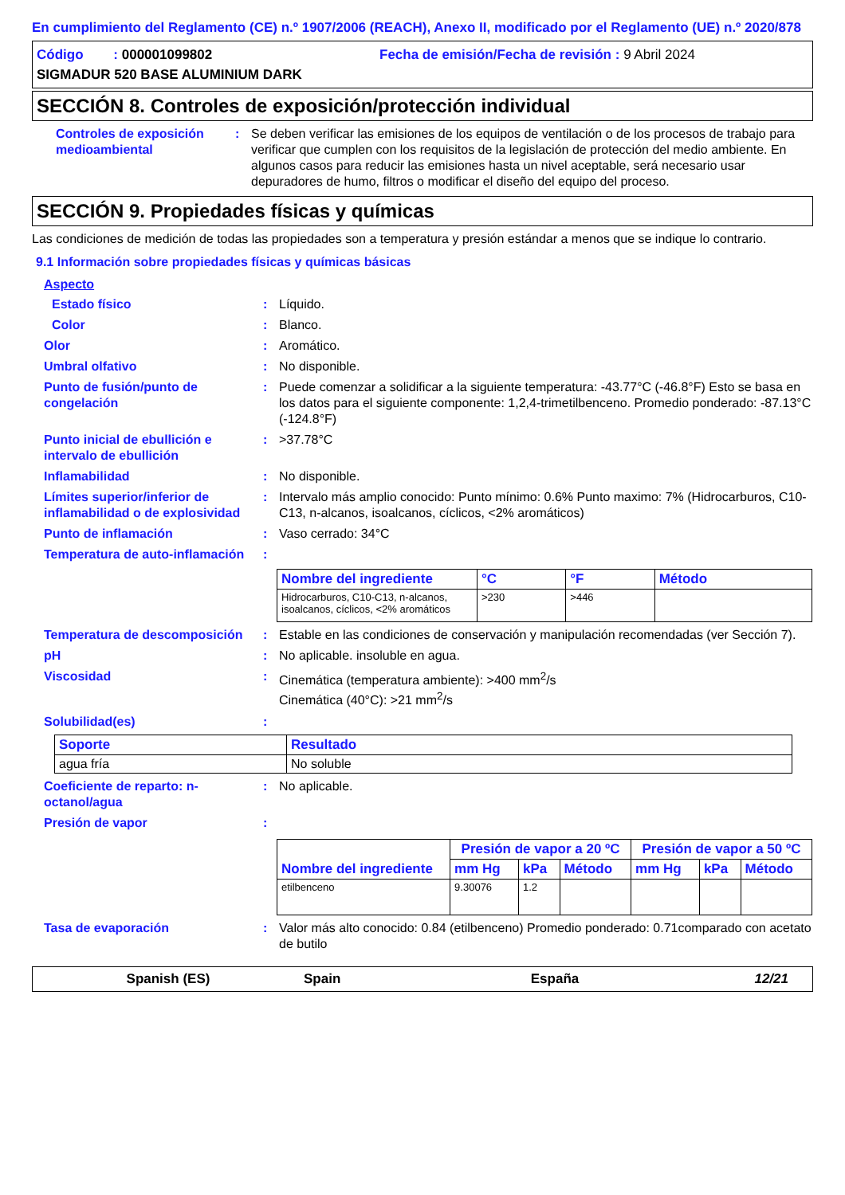En cumplimiento del Reglamento (CE) n.º 1907/2006 (REACH), Anexo II, modificado por el Reglamento (UE) n.º 2020/878
Código : 000001099802 Fecha de emisión/Fecha de revisión : 9 Abril 2024
SIGMADUR 520 BASE ALUMINIUM DARK
SECCIÓN 8. Controles de exposición/protección individual
Controles de exposición medioambiental
: Se deben verificar las emisiones de los equipos de ventilación o de los procesos de trabajo para verificar que cumplen con los requisitos de la legislación de protección del medio ambiente. En algunos casos para reducir las emisiones hasta un nivel aceptable, será necesario usar depuradores de humo, filtros o modificar el diseño del equipo del proceso.
SECCIÓN 9. Propiedades físicas y químicas
Las condiciones de medición de todas las propiedades son a temperatura y presión estándar a menos que se indique lo contrario.
9.1 Información sobre propiedades físicas y químicas básicas
Aspecto
Estado físico : Líquido.
Color : Blanco.
Olor : Aromático.
Umbral olfativo : No disponible.
Punto de fusión/punto de congelación
: Puede comenzar a solidificar a la siguiente temperatura: -43.77°C (-46.8°F) Esto se basa en los datos para el siguiente componente: 1,2,4-trimetilbenceno. Promedio ponderado: -87.13°C (-124.8°F)
Punto inicial de ebullición e intervalo de ebullición
: >37.78°C
Inflamabilidad : No disponible.
Límites superior/inferior de inflamabilidad o de explosividad
: Intervalo más amplio conocido: Punto mínimo: 0.6% Punto maximo: 7% (Hidrocarburos, C10-C13, n-alcanos, isoalcanos, cíclicos, <2% aromáticos)
Punto de inflamación : Vaso cerrado: 34°C
Temperatura de auto-inflamación
:
| Nombre del ingrediente | °C | °F | Método |
| --- | --- | --- | --- |
| Hidrocarburos, C10-C13, n-alcanos, isoalcanos, cíclicos, <2% aromáticos | >230 | >446 | |
Temperatura de descomposición
: Estable en las condiciones de conservación y manipulación recomendadas (ver Sección 7).
pH : No aplicable. insoluble en agua.
Viscosidad : Cinemática (temperatura ambiente): >400 mm<sup>2</sup>/s
Cinemática (40°C): >21 mm<sup>2</sup>/s
Solubilidad(es) :
| Soporte | Resultado |
| --- | --- |
| agua fría | No soluble |
Coeficiente de reparto: n-octanol/agua
: No aplicable.
Presión de vapor :
| Nombre del ingrediente | Presión de vapor a 20 ºC | | | Presión de vapor a 50 ºC | | |
| --- | --- | --- | --- | --- | --- | --- |
| | mm Hg | kPa | Método | mm Hg | kPa | Método |
| etilbenceno | 9.30076 | 1.2 | | | | |
Tasa de evaporación : Valor más alto conocido: 0.84 (etilbenceno) Promedio ponderado: 0.71comparado con acetato de butilo
Spanish (ES) Spain España 12/21